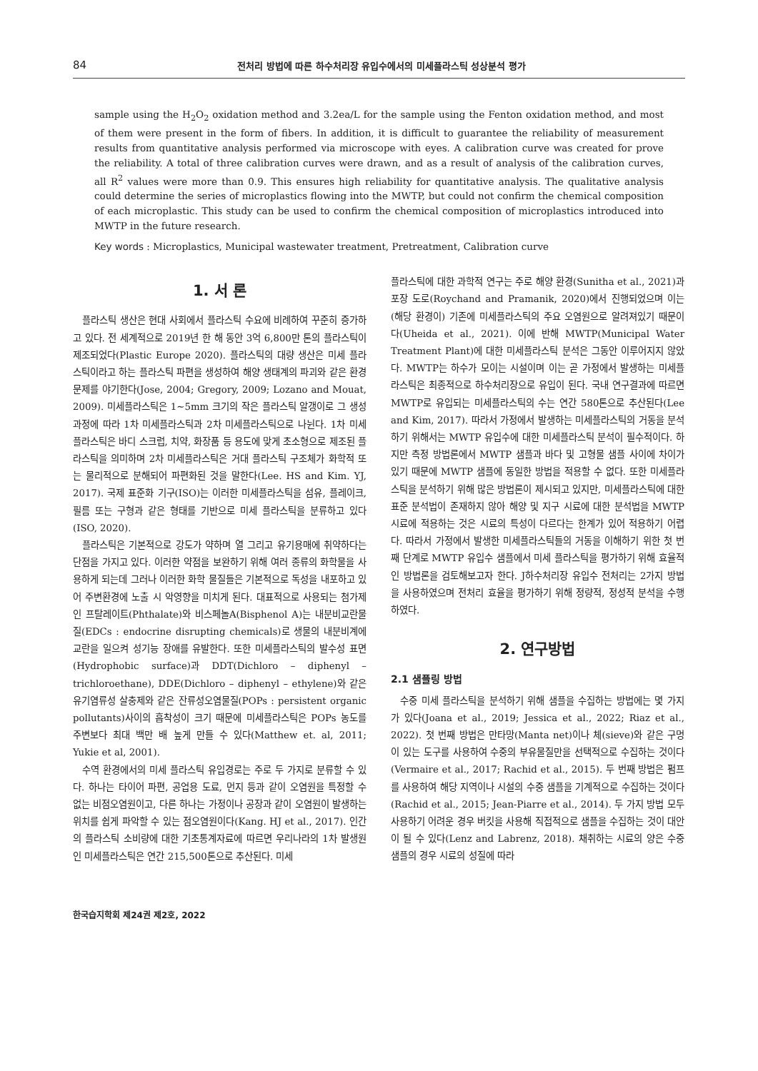84 전처리 방법에 따른 하수처리장 유입수에서의 미세플라스틱 성상분석 평가
sample using the H<sub>2</sub>O<sub>2</sub> oxidation method and 3.2ea/L for the sample using the Fenton oxidation method, and most of them were present in the form of fibers. In addition, it is difficult to guarantee the reliability of measurement results from quantitative analysis performed via microscope with eyes. A calibration curve was created for prove the reliability. A total of three calibration curves were drawn, and as a result of analysis of the calibration curves, all R<sup>2</sup> values were more than 0.9. This ensures high reliability for quantitative analysis. The qualitative analysis could determine the series of microplastics flowing into the MWTP, but could not confirm the chemical composition of each microplastic. This study can be used to confirm the chemical composition of microplastics introduced into MWTP in the future research.
Key words : Microplastics, Municipal wastewater treatment, Pretreatment, Calibration curve
1. 서 론
플라스틱 생산은 현대 사회에서 플라스틱 수요에 비례하여 꾸준히 증가하고 있다. 전 세계적으로 2019년 한 해 동안 3억 6,800만 톤의 플라스틱이 제조되었다(Plastic Europe 2020). 플라스틱의 대량 생산은 미세 플라스틱이라고 하는 플라스틱 파편을 생성하여 해양 생태계의 파괴와 같은 환경 문제를 야기한다(Jose, 2004; Gregory, 2009; Lozano and Mouat, 2009). 미세플라스틱은 1~5mm 크기의 작은 플라스틱 알갱이로 그 생성과정에 따라 1차 미세플라스틱과 2차 미세플라스틱으로 나뉜다. 1차 미세 플라스틱은 바디 스크럽, 치약, 화장품 등 용도에 맞게 초소형으로 제조된 플라스틱을 의미하며 2차 미세플라스틱은 거대 플라스틱 구조체가 화학적 또는 물리적으로 분해되어 파편화된 것을 말한다(Lee. HS and Kim. YJ, 2017). 국제 표준화 기구(ISO)는 이러한 미세플라스틱을 섬유, 플레이크, 필름 또는 구형과 같은 형태를 기반으로 미세 플라스틱을 분류하고 있다(ISO, 2020).
플라스틱은 기본적으로 강도가 약하며 열 그리고 유기용매에 취약하다는 단점을 가지고 있다. 이러한 약점을 보완하기 위해 여러 종류의 화학물을 사용하게 되는데 그러나 이러한 화학 물질들은 기본적으로 독성을 내포하고 있어 주변환경에 노출 시 악영향을 미치게 된다. 대표적으로 사용되는 첨가제인 프탈레이트(Phthalate)와 비스페놀A(Bisphenol A)는 내분비교란물질(EDCs : endocrine disrupting chemicals)로 생물의 내분비계에 교란을 일으켜 성기능 장애를 유발한다. 또한 미세플라스틱의 발수성 표면(Hydrophobic surface)과 DDT(Dichloro – diphenyl – trichloroethane), DDE(Dichloro – diphenyl – ethylene)와 같은 유기염류성 살충제와 같은 잔류성오염물질(POPs : persistent organic pollutants)사이의 흡착성이 크기 때문에 미세플라스틱은 POPs 농도를 주변보다 최대 백만 배 높게 만들 수 있다(Matthew et. al, 2011; Yukie et al, 2001).
수역 환경에서의 미세 플라스틱 유입경로는 주로 두 가지로 분류할 수 있다. 하나는 타이어 파편, 공업용 도료, 먼지 등과 같이 오염원을 특정할 수 없는 비점오염원이고, 다른 하나는 가정이나 공장과 같이 오염원이 발생하는 위치를 쉽게 파악할 수 있는 점오염원이다(Kang. HJ et al., 2017). 인간의 플라스틱 소비량에 대한 기초통계자료에 따르면 우리나라의 1차 발생원인 미세플라스틱은 연간 215,500톤으로 추산된다. 미세
플라스틱에 대한 과학적 연구는 주로 해양 환경(Sunitha et al., 2021)과 포장 도로(Roychand and Pramanik, 2020)에서 진행되었으며 이는 (해당 환경이) 기존에 미세플라스틱의 주요 오염원으로 알려져있기 때문이다(Uheida et al., 2021). 이에 반해 MWTP(Municipal Water Treatment Plant)에 대한 미세플라스틱 분석은 그동안 이루어지지 않았다. MWTP는 하수가 모이는 시설이며 이는 곧 가정에서 발생하는 미세플라스틱은 최종적으로 하수처리장으로 유입이 된다. 국내 연구결과에 따르면 MWTP로 유입되는 미세플라스틱의 수는 연간 580톤으로 추산된다(Lee and Kim, 2017). 따라서 가정에서 발생하는 미세플라스틱의 거동을 분석하기 위해서는 MWTP 유입수에 대한 미세플라스틱 분석이 필수적이다. 하지만 측정 방법론에서 MWTP 샘플과 바다 및 고형물 샘플 사이에 차이가 있기 때문에 MWTP 샘플에 동일한 방법을 적용할 수 없다. 또한 미세플라스틱을 분석하기 위해 많은 방법론이 제시되고 있지만, 미세플라스틱에 대한 표준 분석법이 존재하지 않아 해양 및 지구 시료에 대한 분석법을 MWTP 시료에 적용하는 것은 시료의 특성이 다르다는 한계가 있어 적용하기 어렵다. 따라서 가정에서 발생한 미세플라스틱들의 거동을 이해하기 위한 첫 번째 단계로 MWTP 유입수 샘플에서 미세 플라스틱을 평가하기 위해 효율적인 방법론을 검토해보고자 한다. J하수처리장 유입수 전처리는 2가지 방법을 사용하였으며 전처리 효율을 평가하기 위해 정량적, 정성적 분석을 수행하였다.
2. 연구방법
2.1 샘플링 방법
수중 미세 플라스틱을 분석하기 위해 샘플을 수집하는 방법에는 몇 가지가 있다(Joana et al., 2019; Jessica et al., 2022; Riaz et al., 2022). 첫 번째 방법은 만타망(Manta net)이나 체(sieve)와 같은 구멍이 있는 도구를 사용하여 수중의 부유물질만을 선택적으로 수집하는 것이다(Vermaire et al., 2017; Rachid et al., 2015). 두 번째 방법은 펌프를 사용하여 해당 지역이나 시설의 수중 샘플을 기계적으로 수집하는 것이다(Rachid et al., 2015; Jean-Piarre et al., 2014). 두 가지 방법 모두 사용하기 어려운 경우 버킷을 사용해 직접적으로 샘플을 수집하는 것이 대안이 될 수 있다(Lenz and Labrenz, 2018). 채취하는 시료의 양은 수중샘플의 경우 시료의 성질에 따라
한국습지학회 제24권 제2호, 2022